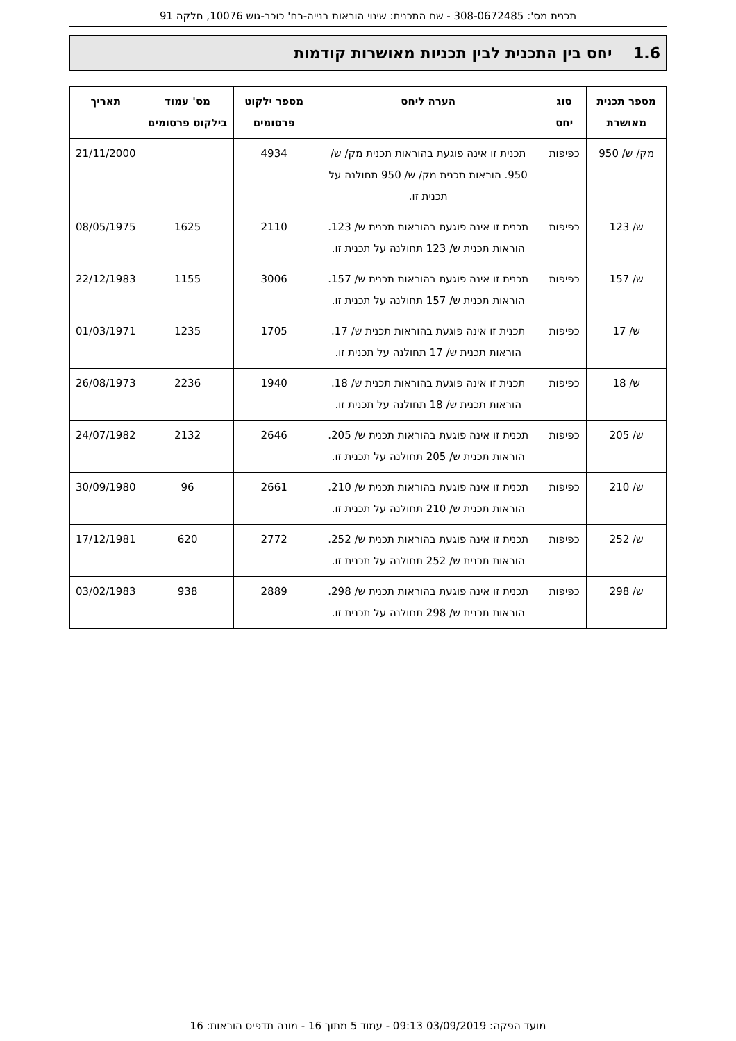תכנית מס': 308-0672485 - שם התכנית: שינוי הוראות בנייה-רח' כוכב-גוש 10076, חלקה 91
1.6 יחס בין התכנית לבין תכניות מאושרות קודמות
| מספר תכנית מאושרת | סוג יחס | הערה ליחס | מספר ילקוט פרסומים | מס' עמוד בילקוט פרסומים | תאריך |
| --- | --- | --- | --- | --- | --- |
| מק/ ש/ 950 | כפיפות | תכנית זו אינה פוגעת בהוראות תכנית מק/ ש/ 950. הוראות תכנית מק/ ש/ 950 תחולנה על תכנית זו. | 4934 | | 21/11/2000 |
| ש/ 123 | כפיפות | תכנית זו אינה פוגעת בהוראות תכנית ש/ 123. הוראות תכנית ש/ 123 תחולנה על תכנית זו. | 2110 | 1625 | 08/05/1975 |
| ש/ 157 | כפיפות | תכנית זו אינה פוגעת בהוראות תכנית ש/ 157. הוראות תכנית ש/ 157 תחולנה על תכנית זו. | 3006 | 1155 | 22/12/1983 |
| ש/ 17 | כפיפות | תכנית זו אינה פוגעת בהוראות תכנית ש/ 17. הוראות תכנית ש/ 17 תחולנה על תכנית זו. | 1705 | 1235 | 01/03/1971 |
| ש/ 18 | כפיפות | תכנית זו אינה פוגעת בהוראות תכנית ש/ 18. הוראות תכנית ש/ 18 תחולנה על תכנית זו. | 1940 | 2236 | 26/08/1973 |
| ש/ 205 | כפיפות | תכנית זו אינה פוגעת בהוראות תכנית ש/ 205. הוראות תכנית ש/ 205 תחולנה על תכנית זו. | 2646 | 2132 | 24/07/1982 |
| ש/ 210 | כפיפות | תכנית זו אינה פוגעת בהוראות תכנית ש/ 210. הוראות תכנית ש/ 210 תחולנה על תכנית זו. | 2661 | 96 | 30/09/1980 |
| ש/ 252 | כפיפות | תכנית זו אינה פוגעת בהוראות תכנית ש/ 252. הוראות תכנית ש/ 252 תחולנה על תכנית זו. | 2772 | 620 | 17/12/1981 |
| ש/ 298 | כפיפות | תכנית זו אינה פוגעת בהוראות תכנית ש/ 298. הוראות תכנית ש/ 298 תחולנה על תכנית זו. | 2889 | 938 | 03/02/1983 |
מועד הפקה: 03/09/2019 09:13 - עמוד 5 מתוך 16 - מונה תדפיס הוראות: 16